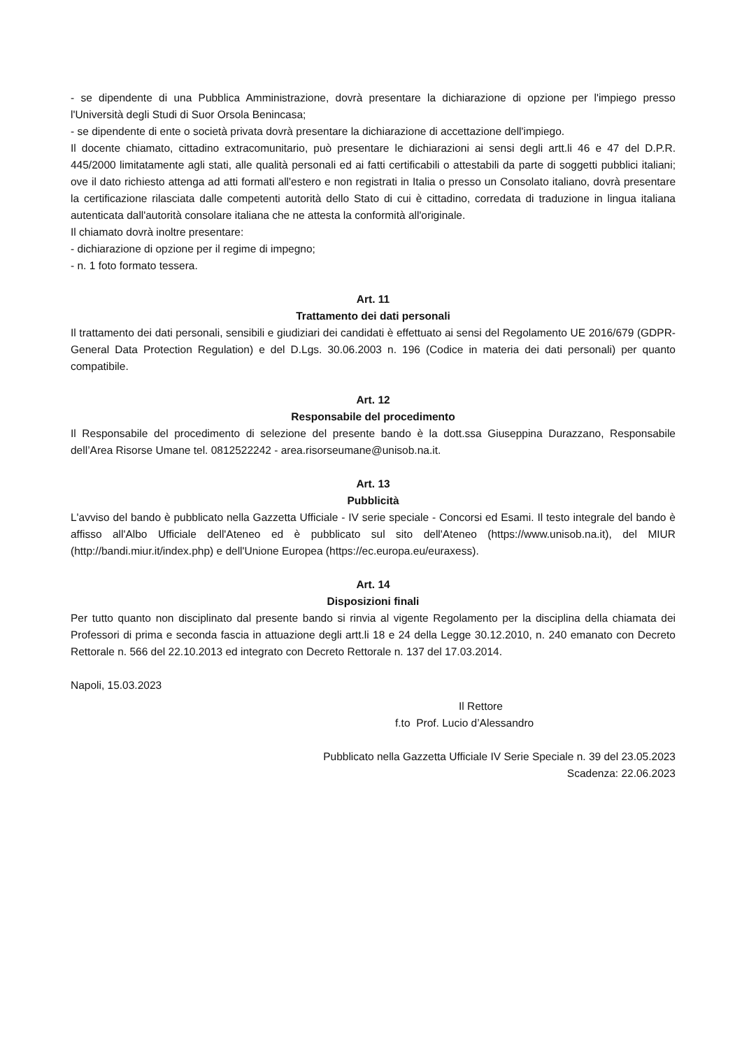- se dipendente di una Pubblica Amministrazione, dovrà presentare la dichiarazione di opzione per l'impiego presso l'Università degli Studi di Suor Orsola Benincasa;
- se dipendente di ente o società privata dovrà presentare la dichiarazione di accettazione dell'impiego.
Il docente chiamato, cittadino extracomunitario, può presentare le dichiarazioni ai sensi degli artt.li 46 e 47 del D.P.R. 445/2000 limitatamente agli stati, alle qualità personali ed ai fatti certificabili o attestabili da parte di soggetti pubblici italiani; ove il dato richiesto attenga ad atti formati all'estero e non registrati in Italia o presso un Consolato italiano, dovrà presentare la certificazione rilasciata dalle competenti autorità dello Stato di cui è cittadino, corredata di traduzione in lingua italiana autenticata dall'autorità consolare italiana che ne attesta la conformità all'originale.
Il chiamato dovrà inoltre presentare:
- dichiarazione di opzione per il regime di impegno;
- n. 1 foto formato tessera.
Art. 11
Trattamento dei dati personali
Il trattamento dei dati personali, sensibili e giudiziari dei candidati è effettuato ai sensi del Regolamento UE 2016/679 (GDPR-General Data Protection Regulation) e del D.Lgs. 30.06.2003 n. 196 (Codice in materia dei dati personali) per quanto compatibile.
Art. 12
Responsabile del procedimento
Il Responsabile del procedimento di selezione del presente bando è la dott.ssa Giuseppina Durazzano, Responsabile dell’Area Risorse Umane tel. 0812522242 - area.risorseumane@unisob.na.it.
Art. 13
Pubblicità
L'avviso del bando è pubblicato nella Gazzetta Ufficiale - IV serie speciale - Concorsi ed Esami. Il testo integrale del bando è affisso all'Albo Ufficiale dell'Ateneo ed è pubblicato sul sito dell'Ateneo (https://www.unisob.na.it), del MIUR (http://bandi.miur.it/index.php) e dell'Unione Europea (https://ec.europa.eu/euraxess).
Art. 14
Disposizioni finali
Per tutto quanto non disciplinato dal presente bando si rinvia al vigente Regolamento per la disciplina della chiamata dei Professori di prima e seconda fascia in attuazione degli artt.li 18 e 24 della Legge 30.12.2010, n. 240 emanato con Decreto Rettorale n. 566 del 22.10.2013 ed integrato con Decreto Rettorale n. 137 del 17.03.2014.
Napoli, 15.03.2023
Il Rettore
f.to Prof. Lucio d’Alessandro
Pubblicato nella Gazzetta Ufficiale IV Serie Speciale n. 39 del 23.05.2023
Scadenza: 22.06.2023